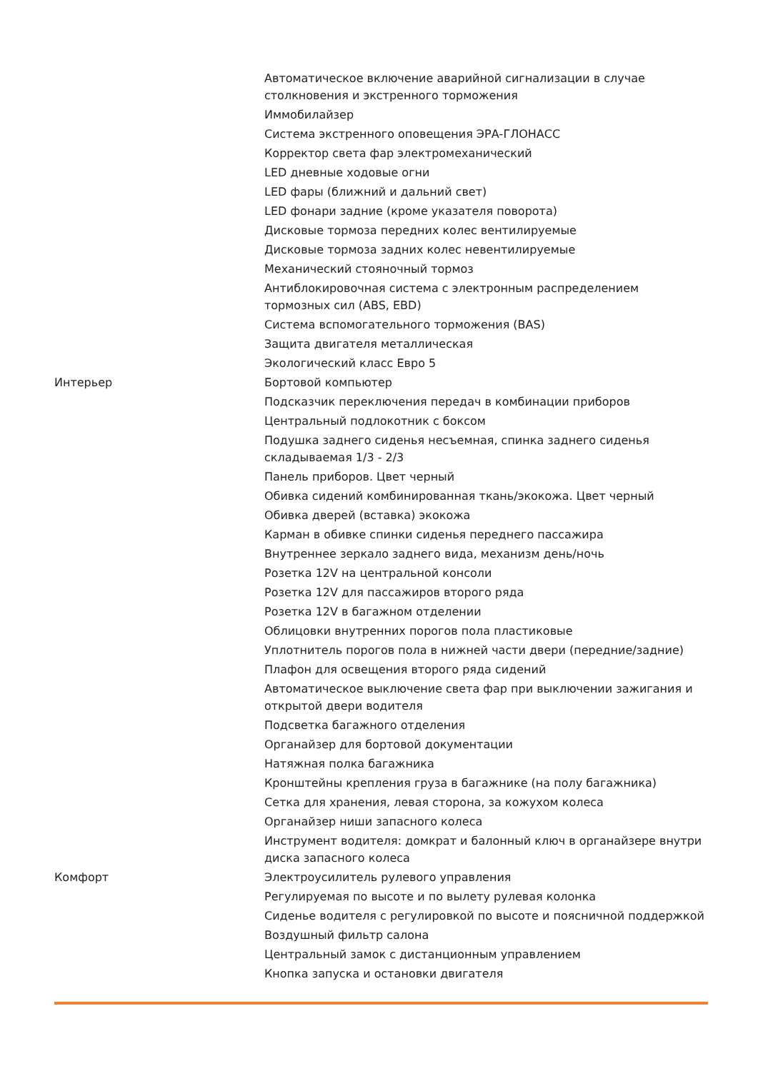| | Автоматическое включение аварийной сигнализации в случае столкновения и экстренного торможения |
| | Иммобилайзер |
| | Система экстренного оповещения ЭРА-ГЛОНАСС |
| | Корректор света фар электромеханический |
| | LED дневные ходовые огни |
| | LED фары (ближний и дальний свет) |
| | LED фонари задние (кроме указателя поворота) |
| | Дисковые тормоза передних колес вентилируемые |
| | Дисковые тормоза задних колес невентилируемые |
| | Механический стояночный тормоз |
| | Антиблокировочная система с электронным распределением тормозных сил (ABS, EBD) |
| | Система вспомогательного торможения (BAS) |
| | Защита двигателя металлическая |
| | Экологический класс Евро 5 |
| Интерьер | Бортовой компьютер |
| | Подсказчик переключения передач в комбинации приборов |
| | Центральный подлокотник с боксом |
| | Подушка заднего сиденья несъемная, спинка заднего сиденья складываемая 1/3 - 2/3 |
| | Панель приборов. Цвет черный |
| | Обивка сидений комбинированная ткань/экокожа. Цвет черный |
| | Обивка дверей (вставка) экокожа |
| | Карман в обивке спинки сиденья переднего пассажира |
| | Внутреннее зеркало заднего вида, механизм день/ночь |
| | Розетка 12V на центральной консоли |
| | Розетка 12V для пассажиров второго ряда |
| | Розетка 12V в багажном отделении |
| | Облицовки внутренних порогов пола пластиковые |
| | Уплотнитель порогов пола в нижней части двери (передние/задние) |
| | Плафон для освещения второго ряда сидений |
| | Автоматическое выключение света фар при выключении зажигания и открытой двери водителя |
| | Подсветка багажного отделения |
| | Органайзер для бортовой документации |
| | Натяжная полка багажника |
| | Кронштейны крепления груза в багажнике (на полу багажника) |
| | Сетка для хранения, левая сторона, за кожухом колеса |
| | Органайзер ниши запасного колеса |
| | Инструмент водителя: домкрат и балонный ключ в органайзере внутри диска запасного колеса |
| Комфорт | Электроусилитель рулевого управления |
| | Регулируемая по высоте и по вылету рулевая колонка |
| | Сиденье водителя с регулировкой по высоте и поясничной поддержкой |
| | Воздушный фильтр салона |
| | Центральный замок с дистанционным управлением |
| | Кнопка запуска и остановки двигателя |